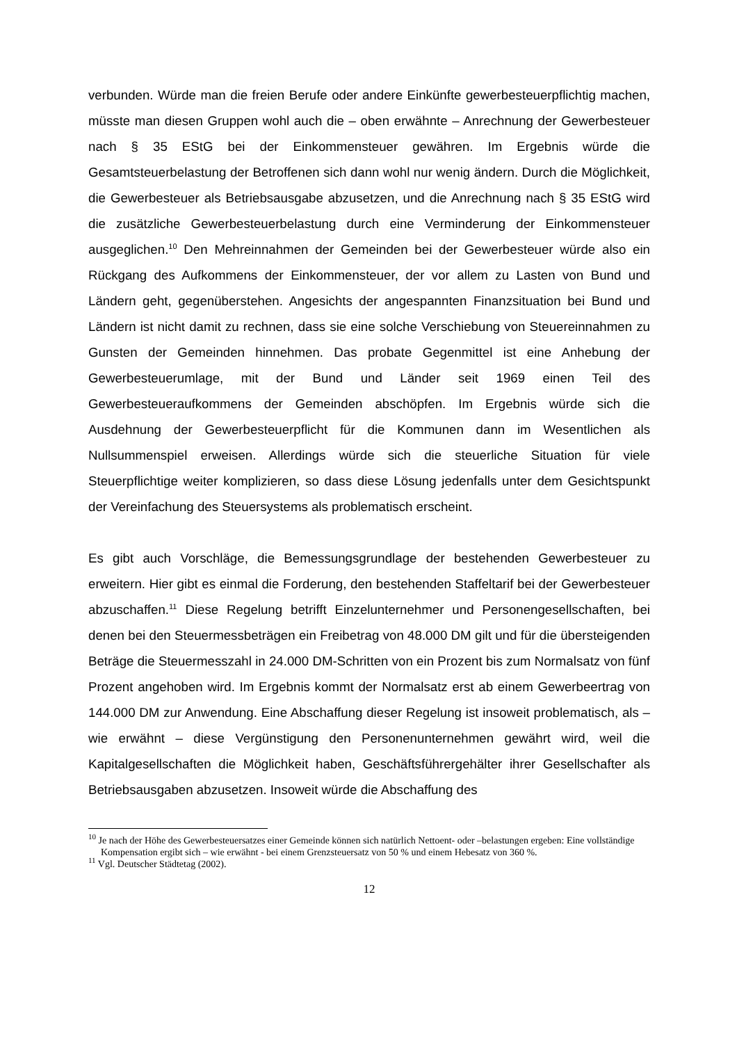verbunden. Würde man die freien Berufe oder andere Einkünfte gewerbesteuer­pflichtig machen, müsste man diesen Gruppen wohl auch die – oben erwähnte – An­rechnung der Gewerbesteuer nach § 35 EStG bei der Einkommensteuer gewähren. Im Ergebnis würde die Gesamtsteuerbelastung der Betroffenen sich dann wohl nur wenig ändern. Durch die Möglichkeit, die Gewerbesteuer als Betriebsausgabe abzu­setzen, und die Anrechnung nach § 35 EStG wird die zusätzliche Gewerbesteuerbe­lastung durch eine Verminderung der Einkommensteuer ausgeglichen.<sup>10</sup> Den Mehr­einnahmen der Gemeinden bei der Gewerbesteuer würde also ein Rückgang des Aufkommens der Einkommensteuer, der vor allem zu Lasten von Bund und Ländern geht, gegenüberstehen. Angesichts der angespannten Finanzsituation bei Bund und Ländern ist nicht damit zu rechnen, dass sie eine solche Verschiebung von Steuer­einnahmen zu Gunsten der Gemeinden hinnehmen. Das probate Gegenmittel ist ei­ne Anhebung der Gewerbesteuerumlage, mit der Bund und Länder seit 1969 einen Teil des Gewerbesteueraufkommens der Gemeinden abschöpfen. Im Ergebnis wür­de sich die Ausdehnung der Gewerbesteuerpflicht für die Kommunen dann im We­sentlichen als Nullsummenspiel erweisen. Allerdings würde sich die steuerliche Situ­ation für viele Steuerpflichtige weiter komplizieren, so dass diese Lösung jedenfalls unter dem Gesichtspunkt der Vereinfachung des Steuersystems als problematisch erscheint.
Es gibt auch Vorschläge, die Bemessungsgrundlage der bestehenden Gewerbe­steuer zu erweitern. Hier gibt es einmal die Forderung, den bestehenden Staffeltarif bei der Gewerbesteuer abzuschaffen.<sup>11</sup> Diese Regelung betrifft Einzelunternehmer und Personengesellschaften, bei denen bei den Steuermessbeträgen ein Freibetrag von 48.000 DM gilt und für die übersteigenden Beträge die Steuermesszahl in 24.000 DM-Schritten von ein Prozent bis zum Normalsatz von fünf Prozent angehoben wird. Im Ergebnis kommt der Normalsatz erst ab einem Gewerbeertrag von 144.000 DM zur Anwendung. Eine Abschaffung dieser Regelung ist insoweit problematisch, als – wie erwähnt – diese Vergünstigung den Personenunternehmen gewährt wird, weil die Kapitalgesellschaften die Möglichkeit haben, Geschäftsführergehälter ihrer Ge­sellschafter als Betriebsausgaben abzusetzen. Insoweit würde die Abschaffung des
<sup>10</sup> Je nach der Höhe des Gewerbesteuersatzes einer Gemeinde können sich natürlich Nettoent- oder –belastungen ergeben: Eine vollständige Kompensation ergibt sich – wie erwähnt - bei einem Grenzsteuersatz von 50 % und einem Hebesatz von 360 %.
<sup>11</sup> Vgl. Deutscher Städtetag (2002).
12